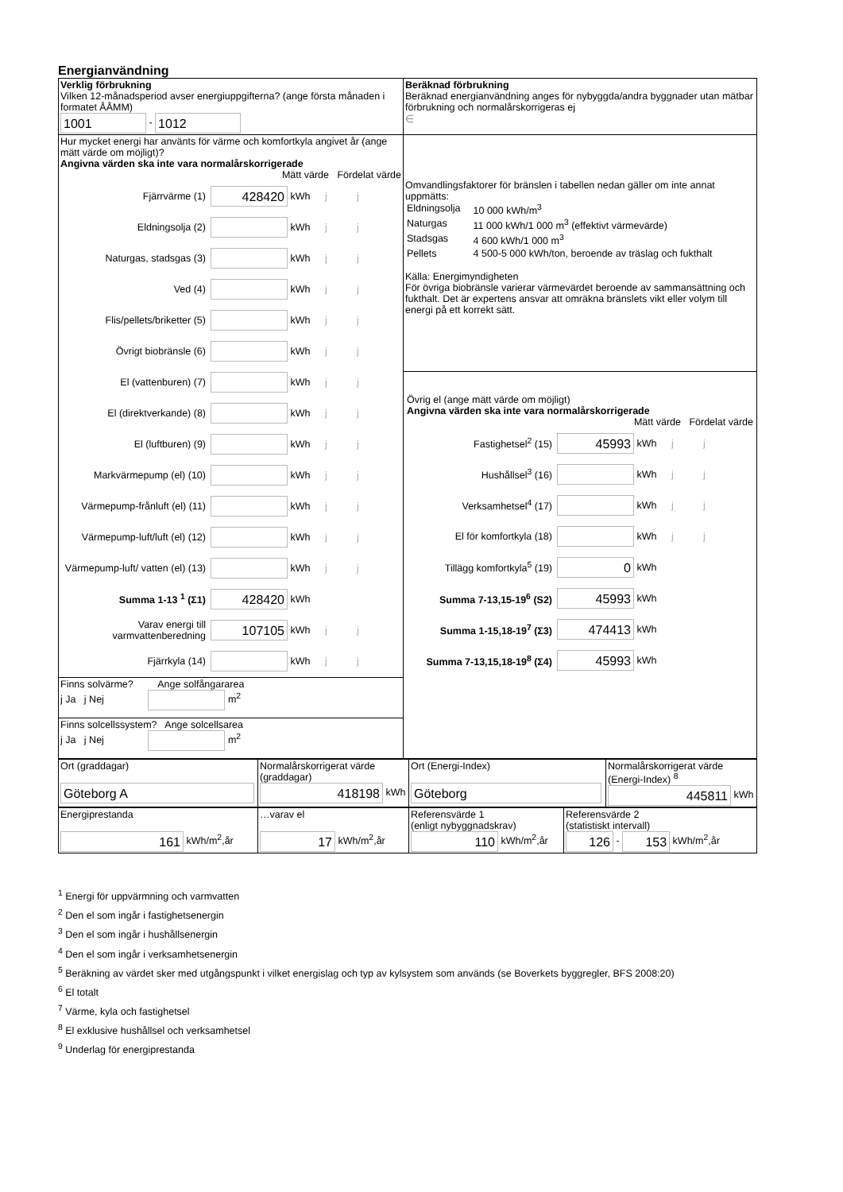Energianvändning
| Verklig förbrukning Vilken 12-månadsperiod avser energiuppgifterna? (ange första månaden i formatet ÅÅMM) 1001 - 1012 | Beräknad förbrukning Beräknad energianvändning anges för nybyggda/andra byggnader utan mätbar förbrukning och normalårskorrigeras ej ∈ |
| Hur mycket energi har använts för värme och komfortkyla angivet år (ange mätt värde om möjligt)? Angivna värden ska inte vara normalårskorrigerade Mätt värde Fördelat värde Fjärrvärme (1) 428420 kWh j j Eldningsolja (2) kWh j j Naturgas, stadsgas (3) kWh j j Ved (4) kWh j j Flis/pellets/briketter (5) kWh j j Övrigt biobränsle (6) kWh j j El (vattenburen) (7) kWh j j El (direktverkande) (8) kWh j j El (luftburen) (9) kWh j j Markvärmepump (el) (10) kWh j j Värmepump-frånluft (el) (11) kWh j j Värmepump-luft/luft (el) (12) kWh j j Värmepump-luft/ vatten (el) (13) kWh j j Summa 1-13 <sup>1</sup> (Σ1) 428420 kWh Varav energi till varmvattenberedning 107105 kWh j j Fjärrkyla (14) kWh j j | Omvandlingsfaktorer för bränslen i tabellen nedan gäller om inte annat uppmätts: / Eldningsolja / 10 000 kWh/m<sup>3</sup> / / Naturgas / 11 000 kWh/1 000 m<sup>3</sup> (effektivt värmevärde) / / Stadsgas / 4 600 kWh/1 000 m<sup>3</sup> / / Pellets / 4 500-5 000 kWh/ton, beroende av träslag och fukthalt / Källa: Energimyndigheten För övriga biobränsle varierar värmevärdet beroende av sammansättning och fukthalt. Det är expertens ansvar att omräkna bränslets vikt eller volym till energi på ett korrekt sätt. Övrig el (ange mätt värde om möjligt) Angivna värden ska inte vara normalårskorrigerade Mätt värde Fördelat värde Fastighetsel<sup>2</sup> (15) 45993 kWh j j Hushållsel<sup>3</sup> (16) kWh j j Verksamhetsel<sup>4</sup> (17) kWh j j El för komfortkyla (18) kWh j j Tillägg komfortkyla<sup>5</sup> (19) 0 kWh Summa 7-13,15-19<sup>6</sup> (S2) 45993 kWh Summa 1-15,18-19<sup>7</sup> (Σ3) 474413 kWh Summa 7-13,15,18-19<sup>8</sup> (Σ4) 45993 kWh |
| Finns solvärme? Ange solfångararea j Ja j Nej m<sup>2</sup> | |
| Finns solcellssystem? Ange solcellsarea j Ja j Nej m<sup>2</sup> | |
| Ort (graddagar) Göteborg A | Normalårskorrigerat värde (graddagar) 418198 kWh | Ort (Energi-Index) Göteborg | Normalårskorrigerat värde (Energi-Index) <sup>8</sup> 445811 kWh |
| Energiprestanda 161 kWh/m<sup>2</sup>,år | …varav el 17 kWh/m<sup>2</sup>,år | Referensvärde 1 (enligt nybyggnadskrav) 110 kWh/m<sup>2</sup>,år | Referensvärde 2 (statistiskt intervall) 126 - 153 kWh/m<sup>2</sup>,år |
<sup>1</sup> Energi för uppvärmning och varmvatten
<sup>2</sup> Den el som ingår i fastighetsenergin
<sup>3</sup> Den el som ingår i hushållsenergin
<sup>4</sup> Den el som ingår i verksamhetsenergin
<sup>5</sup> Beräkning av värdet sker med utgångspunkt i vilket energislag och typ av kylsystem som används (se Boverkets byggregler, BFS 2008:20)
<sup>6</sup> El totalt
<sup>7</sup> Värme, kyla och fastighetsel
<sup>8</sup> El exklusive hushållsel och verksamhetsel
<sup>9</sup> Underlag för energiprestanda